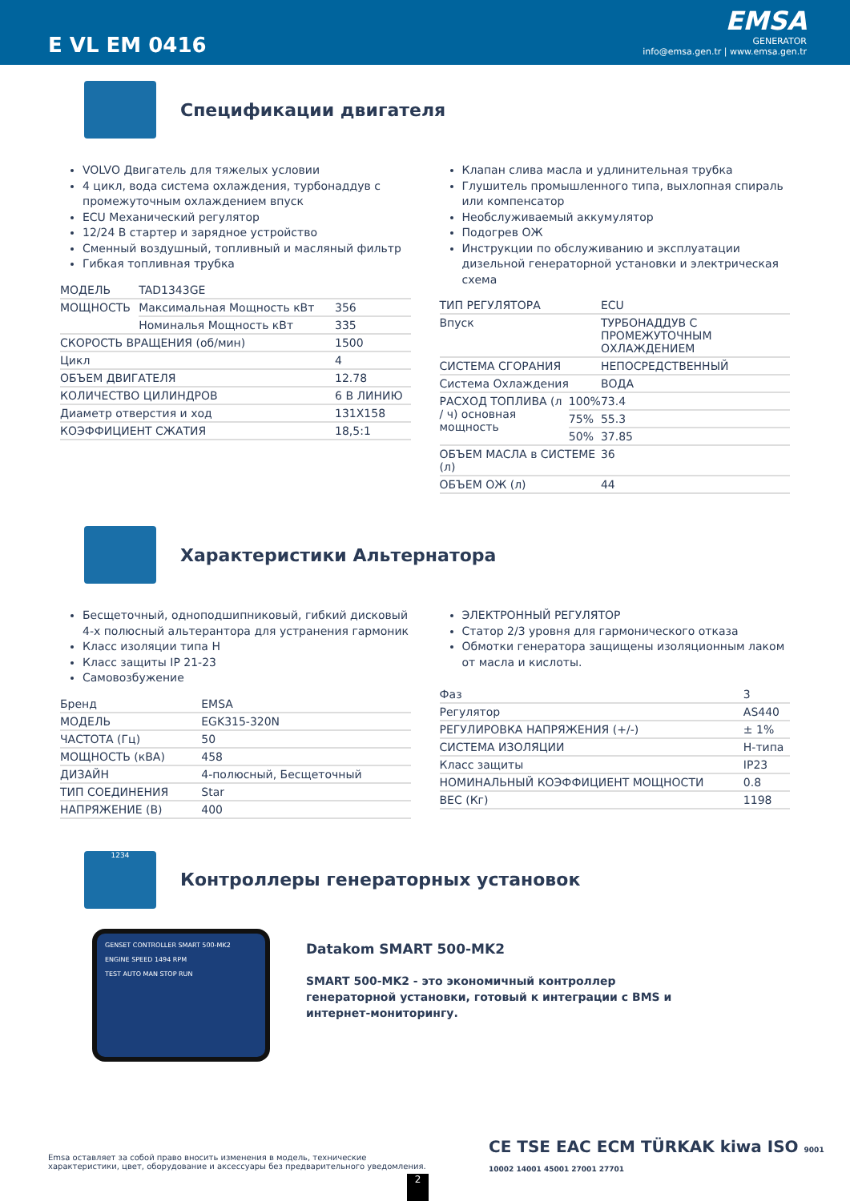E VL EM 0416
EMSA
GENERATOR
info@emsa.gen.tr | www.emsa.gen.tr
Спецификации двигателя
VOLVO Двигатель для тяжелых условии
4 цикл, вода система охлаждения, турбонаддув с промежуточным охлаждением впуск
ECU Механический регулятор
12/24 В стартер и зарядное устройство
Сменный воздушный, топливный и масляный фильтр
Гибкая топливная трубка
| МОДЕЛЬ | TAD1343GE | |
| МОЩНОСТЬ | Максимальная Мощность кВт | 356 |
| | Номиналья Мощность кВт | 335 |
| СКОРОСТЬ ВРАЩЕНИЯ (об/мин) | | 1500 |
| Цикл | | 4 |
| ОБЪЕМ ДВИГАТЕЛЯ | | 12.78 |
| КОЛИЧЕСТВО ЦИЛИНДРОВ | | 6 В ЛИНИЮ |
| Диаметр отверстия и ход | | 131X158 |
| КОЭФФИЦИЕНТ СЖАТИЯ | | 18,5:1 |
Клапан слива масла и удлинительная трубка
Глушитель промышленного типа, выхлопная спираль или компенсатор
Необслуживаемый аккумулятор
Подогрев ОЖ
Инструкции по обслуживанию и эксплуатации дизельной генераторной установки и электрическая схема
| ТИП РЕГУЛЯТОРА | | ECU |
| Впуск | | ТУРБОНАДДУВ С ПРОМЕЖУТОЧНЫМ ОХЛАЖДЕНИЕМ |
| СИСТЕМА СГОРАНИЯ | | НЕПОСРЕДСТВЕННЫЙ |
| Система Охлаждения | | ВОДА |
| РАСХОД ТОПЛИВА (л / ч) основная мощность | 100% | 73.4 |
| | 75% | 55.3 |
| | 50% | 37.85 |
| ОБЪЕМ МАСЛА в СИСТЕМЕ (л) | | 36 |
| ОБЪЕМ ОЖ (л) | | 44 |
Характеристики Альтернатора
Бесщеточный, одноподшипниковый, гибкий дисковый 4-х полюсный альтерантора для устранения гармоник
Класс изоляции типа H
Класс защиты IP 21-23
Самовозбужение
| Бренд | EMSA |
| МОДЕЛЬ | EGK315-320N |
| ЧАСТОТА (Гц) | 50 |
| МОЩНОСТЬ (кВА) | 458 |
| ДИЗАЙН | 4-полюсный, Бесщеточный |
| ТИП СОЕДИНЕНИЯ | Star |
| НАПРЯЖЕНИЕ (В) | 400 |
ЭЛЕКТРОННЫЙ РЕГУЛЯТОР
Статор 2/3 уровня для гармонического отказа
Обмотки генератора защищены изоляционным лаком от масла и кислоты.
| Фаз | 3 |
| Регулятор | AS440 |
| РЕГУЛИРОВКА НАПРЯЖЕНИЯ (+/-) | ± 1% |
| СИСТЕМА ИЗОЛЯЦИИ | H-типа |
| Класс защиты | IP23 |
| НОМИНАЛЬНЫЙ КОЭФФИЦИЕНТ МОЩНОСТИ | 0.8 |
| ВЕС (Кг) | 1198 |
1234
Контроллеры генераторных установок
GENSET CONTROLLER SMART 500-MK2
ENGINE SPEED 1494 RPM
TEST AUTO MAN STOP RUN
Datakom SMART 500-MK2
SMART 500-MK2 - это экономичный контроллер
генераторной установки, готовый к интеграции с BMS и
интернет-мониторингу.
Emsa оставляет за собой право вносить изменения в модель, технические характеристики, цвет, оборудование и аксессуары без предварительного уведомления.
CE TSE EAC ECM TÜRKAK kiwa ISO 9001 10002 14001 45001 27001 27701
2